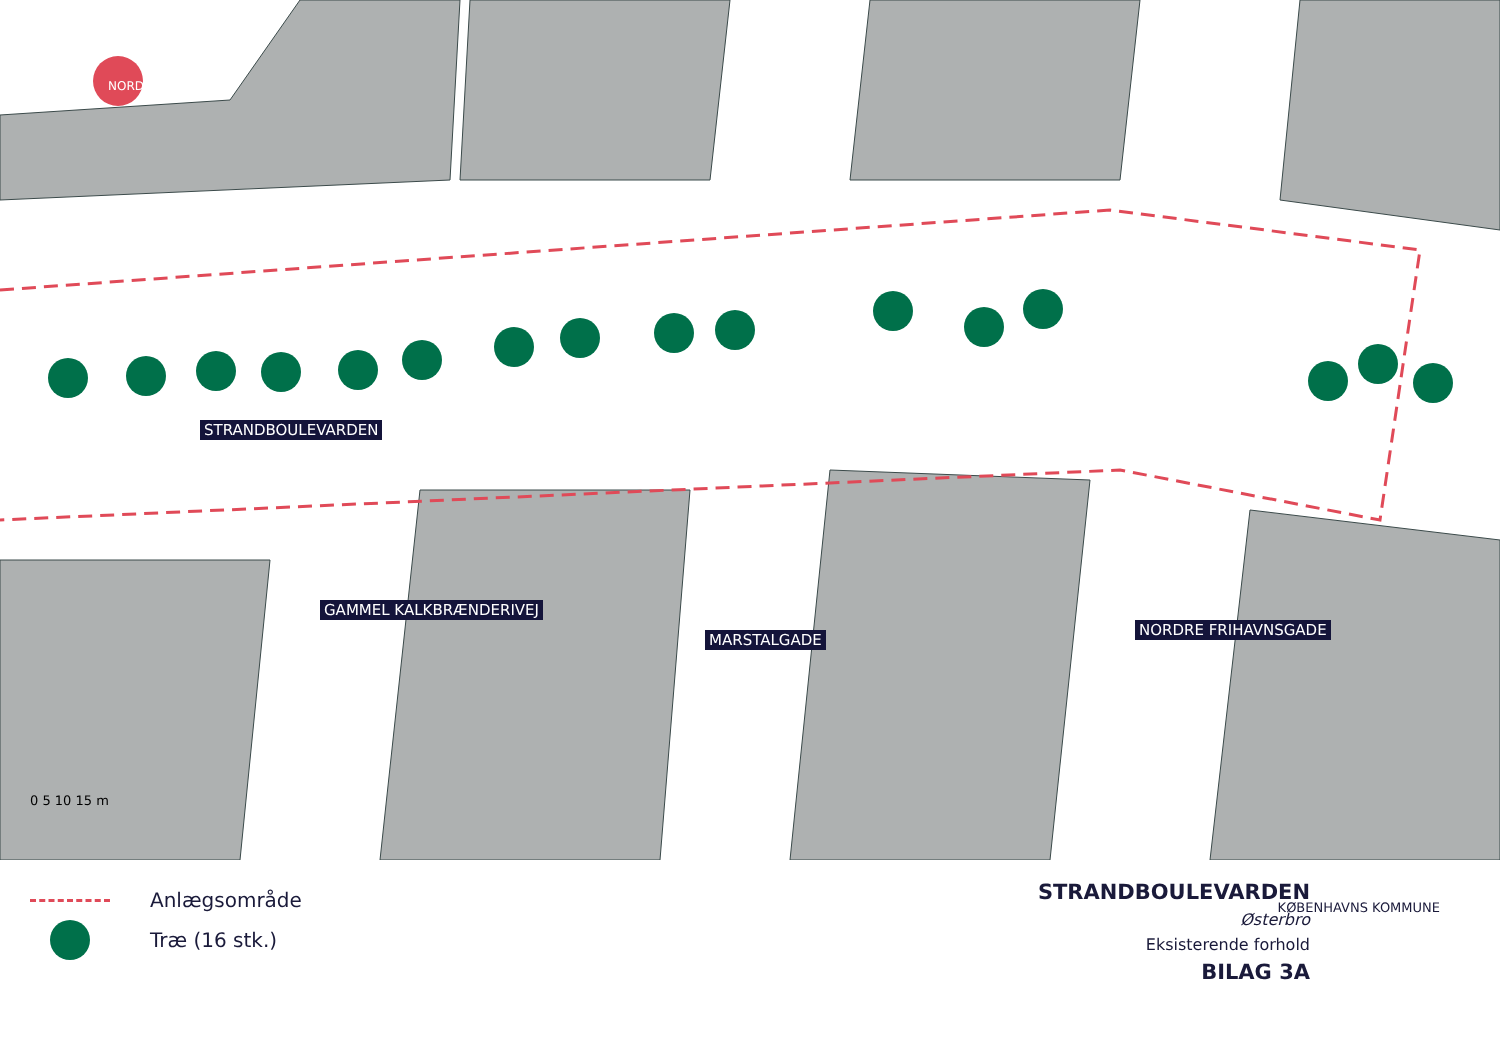NORD
0 5 10 15 m
STRANDBOULEVARDEN
GAMMEL KALKBRÆNDERIVEJ
MARSTALGADE
NORDRE FRIHAVNSGADE
Anlægsområde
Træ (16 stk.)
STRANDBOULEVARDEN
Østerbro
Eksisterende forhold
BILAG 3A
KØBENHAVNS KOMMUNE